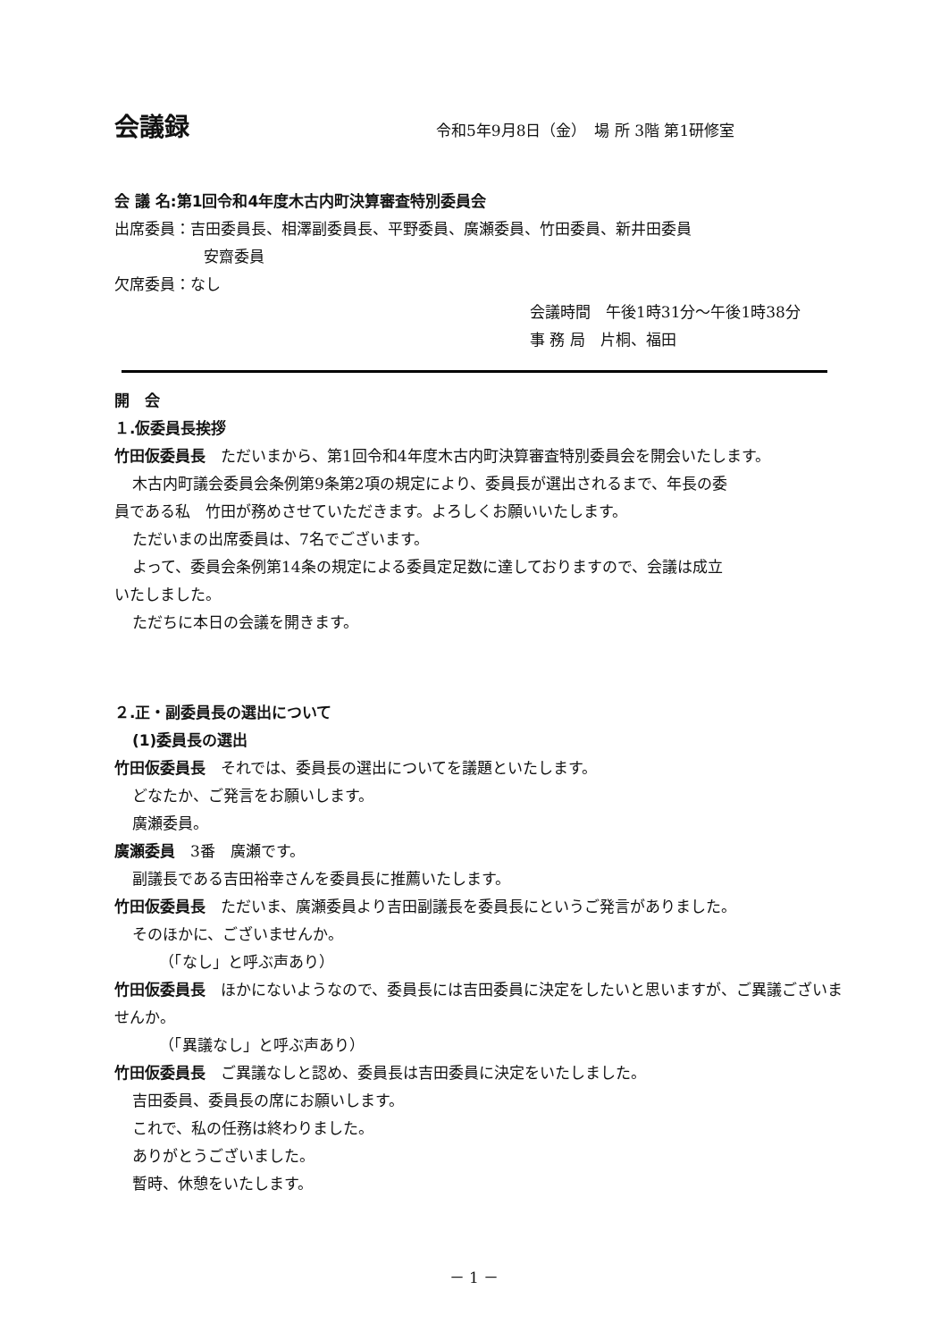会議録
令和5年9月8日（金）　場 所 3階 第1研修室
会 議 名:第1回令和4年度木古内町決算審査特別委員会
出席委員：吉田委員長、相澤副委員長、平野委員、廣瀬委員、竹田委員、新井田委員
安齋委員
欠席委員：なし
会議時間　午後1時31分～午後1時38分
事 務 局　片桐、福田
開　会
１.仮委員長挨拶
竹田仮委員長　ただいまから、第1回令和4年度木古内町決算審査特別委員会を開会いたします。
木古内町議会委員会条例第9条第2項の規定により、委員長が選出されるまで、年長の委
員である私　竹田が務めさせていただきます。よろしくお願いいたします。
ただいまの出席委員は、7名でございます。
よって、委員会条例第14条の規定による委員定足数に達しておりますので、会議は成立
いたしました。
ただちに本日の会議を開きます。
２.正・副委員長の選出について
(1)委員長の選出
竹田仮委員長　それでは、委員長の選出についてを議題といたします。
どなたか、ご発言をお願いします。
廣瀬委員。
廣瀬委員　3番　廣瀬です。
副議長である吉田裕幸さんを委員長に推薦いたします。
竹田仮委員長　ただいま、廣瀬委員より吉田副議長を委員長にというご発言がありました。
そのほかに、ございませんか。
（「なし」と呼ぶ声あり）
竹田仮委員長　ほかにないようなので、委員長には吉田委員に決定をしたいと思いますが、ご異議ございませんか。
（「異議なし」と呼ぶ声あり）
竹田仮委員長　ご異議なしと認め、委員長は吉田委員に決定をいたしました。
吉田委員、委員長の席にお願いします。
これで、私の任務は終わりました。
ありがとうございました。
暫時、休憩をいたします。
－ 1 －